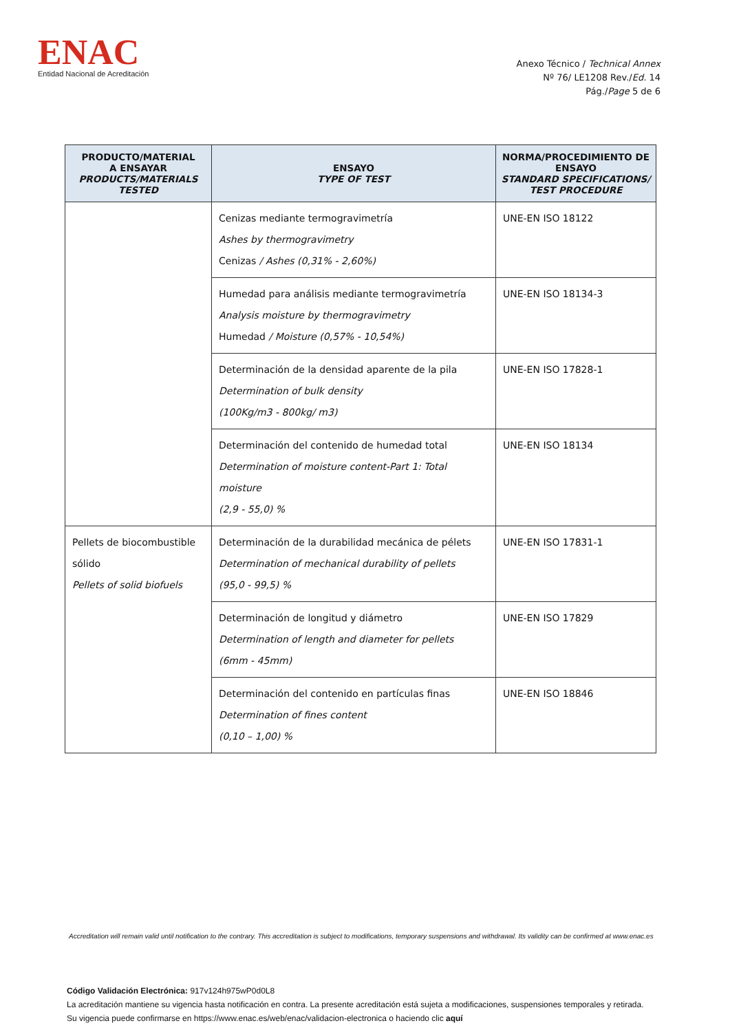ENAC
Entidad Nacional de Acreditación
Anexo Técnico / Technical Annex
Nº 76/ LE1208 Rev./Ed. 14
Pág./Page 5 de 6
| PRODUCTO/MATERIAL A ENSAYAR PRODUCTS/MATERIALS TESTED | ENSAYO TYPE OF TEST | NORMA/PROCEDIMIENTO DE ENSAYO STANDARD SPECIFICATIONS/ TEST PROCEDURE |
| --- | --- | --- |
| | Cenizas mediante termogravimetría Ashes by thermogravimetry Cenizas / Ashes (0,31% - 2,60%) | UNE-EN ISO 18122 |
| | Humedad para análisis mediante termogravimetría Analysis moisture by thermogravimetry Humedad / Moisture (0,57% - 10,54%) | UNE-EN ISO 18134-3 |
| | Determinación de la densidad aparente de la pila Determination of bulk density (100Kg/m3 - 800kg/ m3) | UNE-EN ISO 17828-1 |
| | Determinación del contenido de humedad total Determination of moisture content-Part 1: Total moisture (2,9 - 55,0) % | UNE-EN ISO 18134 |
| Pellets de biocombustible sólido Pellets of solid biofuels | Determinación de la durabilidad mecánica de pélets Determination of mechanical durability of pellets (95,0 - 99,5) % | UNE-EN ISO 17831-1 |
| | Determinación de longitud y diámetro Determination of length and diameter for pellets (6mm - 45mm) | UNE-EN ISO 17829 |
| | Determinación del contenido en partículas finas Determination of fines content (0,10 – 1,00) % | UNE-EN ISO 18846 |
Accreditation will remain valid until notification to the contrary. This accreditation is subject to modifications, temporary suspensions and withdrawal. Its validity can be confirmed at www.enac.es
Código Validación Electrónica: 917v124h975wP0d0L8
La acreditación mantiene su vigencia hasta notificación en contra. La presente acreditación está sujeta a modificaciones, suspensiones temporales y retirada.
Su vigencia puede confirmarse en https://www.enac.es/web/enac/validacion-electronica o haciendo clic aquí